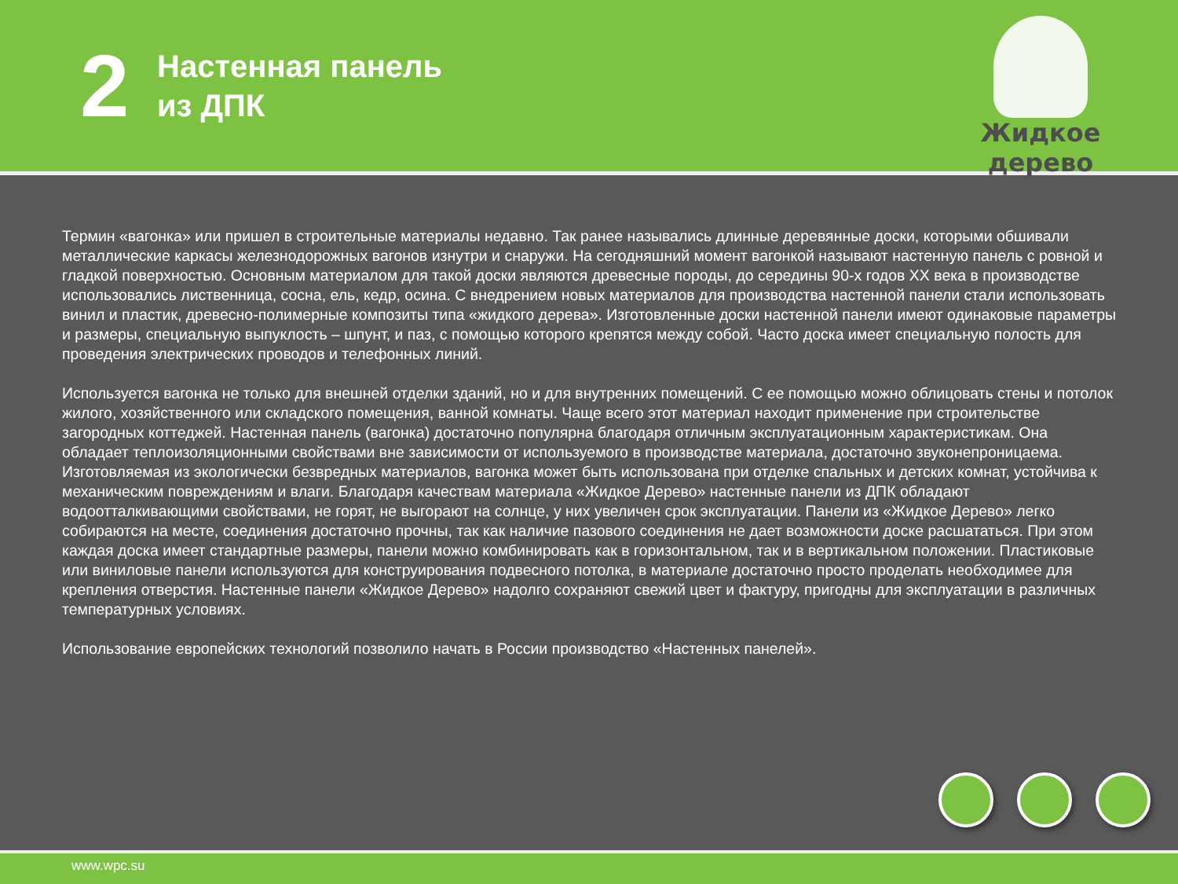2
Настенная панель
из ДПК
Жидкое дерево
Термин «вагонка» или пришел в строительные материалы недавно. Так ранее назывались длинные деревянные доски, которыми обшивали металлические каркасы железнодорожных вагонов изнутри и снаружи. На сегодняшний момент вагонкой называют настенную панель с ровной и гладкой поверхностью. Основным материалом для такой доски являются древесные породы, до середины 90-х годов XX века в производстве использовались лиственница, сосна, ель, кедр, осина. С внедрением новых материалов для производства настенной панели стали использовать винил и пластик, древесно-полимерные композиты типа «жидкого дерева». Изготовленные доски настенной панели имеют одинаковые параметры и размеры, специальную выпуклость – шпунт, и паз, с помощью которого крепятся между собой. Часто доска имеет специальную полость для проведения электрических проводов и телефонных линий.
Используется вагонка не только для внешней отделки зданий, но и для внутренних помещений. С ее помощью можно облицовать стены и потолок жилого, хозяйственного или складского помещения, ванной комнаты. Чаще всего этот материал находит применение при строительстве загородных коттеджей. Настенная панель (вагонка) достаточно популярна благодаря отличным эксплуатационным характеристикам. Она обладает теплоизоляционными свойствами вне зависимости от используемого в производстве материала, достаточно звуконепроницаема. Изготовляемая из экологически безвредных материалов, вагонка может быть использована при отделке спальных и детских комнат, устойчива к механическим повреждениям и влаги. Благодаря качествам материала «Жидкое Дерево» настенные панели из ДПК обладают водоотталкивающими свойствами, не горят, не выгорают на солнце, у них увеличен срок эксплуатации. Панели из «Жидкое Дерево» легко собираются на месте, соединения достаточно прочны, так как наличие пазового соединения не дает возможности доске расшататься. При этом каждая доска имеет стандартные размеры, панели можно комбинировать как в горизонтальном, так и в вертикальном положении. Пластиковые или виниловые панели используются для конструирования подвесного потолка, в материале достаточно просто проделать необходимее для крепления отверстия. Настенные панели «Жидкое Дерево» надолго сохраняют свежий цвет и фактуру, пригодны для эксплуатации в различных температурных условиях.
Использование европейских технологий позволило начать в России производство «Настенных панелей».
www.wpc.su